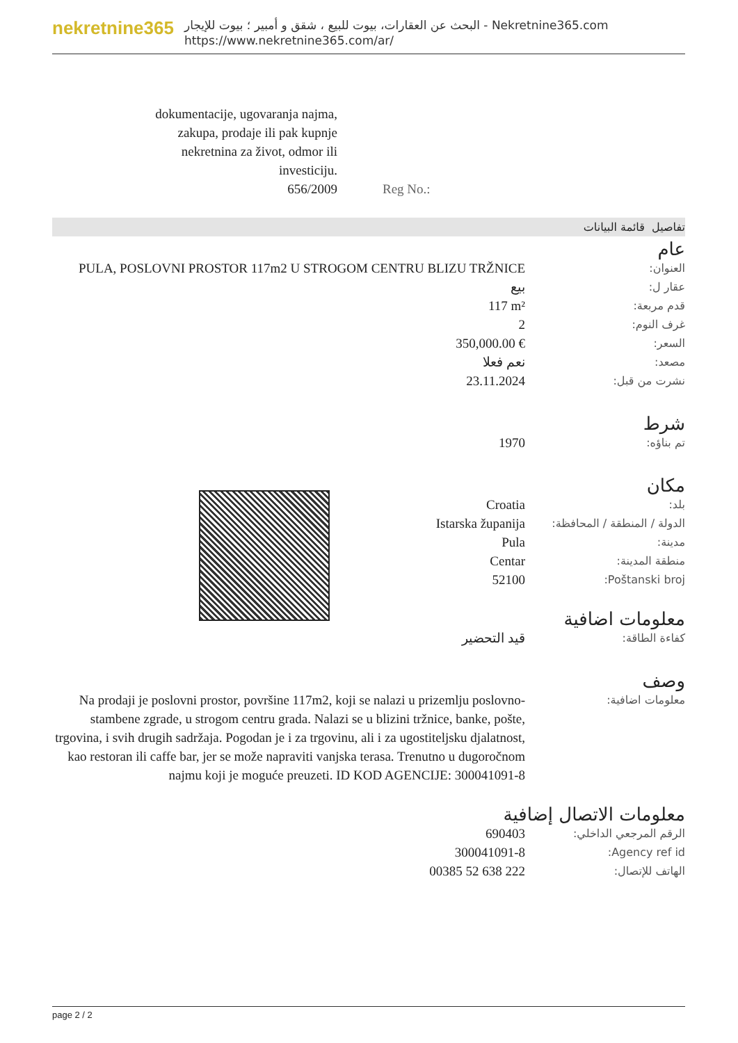nekretnine365
البحث عن العقارات، بيوت للبيع ، شقق و أمبير ؛ بيوت للإيجار - Nekretnine365.com
https://www.nekretnine365.com/ar/
dokumentacije, ugovaranja najma, zakupa, prodaje ili pak kupnje nekretnina za život, odmor ili investiciju.
656/2009 Reg No.:
تفاصيل قائمة البيانات
| عام | |
| PULA, POSLOVNI PROSTOR 117m2 U STROGOM CENTRU BLIZU TRŽNICE | العنوان: |
| بيع | عقار ل: |
| 117 m² | قدم مربعة: |
| 2 | غرف النوم: |
| 350,000.00 € | السعر: |
| نعم فعلا | مصعد: |
| 23.11.2024 | نشرت من قبل: |
| شرط | |
| 1970 | تم بناؤه: |
| مكان | |
| Croatia | بلد: |
| Istarska županija | الدولة / المنطقة / المحافظة: |
| Pula | مدينة: |
| Centar | منطقة المدينة: |
| 52100 | Poštanski broj: |
| معلومات اضافية | |
| قيد التحضير | كفاءة الطاقة: |
| وصف | |
| Na prodaji je poslovni prostor, površine 117m2, koji se nalazi u prizemlju poslovno-stambene zgrade, u strogom centru grada. Nalazi se u blizini tržnice, banke, pošte, trgovina, i svih drugih sadržaja. Pogodan je i za trgovinu, ali i za ugostiteljsku djalatnost, kao restoran ili caffe bar, jer se može napraviti vanjska terasa. Trenutno u dugoročnom najmu koji je moguće preuzeti. ID KOD AGENCIJE: 300041091-8 | معلومات اضافية: |
| معلومات الاتصال إضافية | |
| 690403 | الرقم المرجعي الداخلي: |
| 300041091-8 | Agency ref id: |
| 00385 52 638 222 | الهاتف للإتصال: |
page 2 / 2